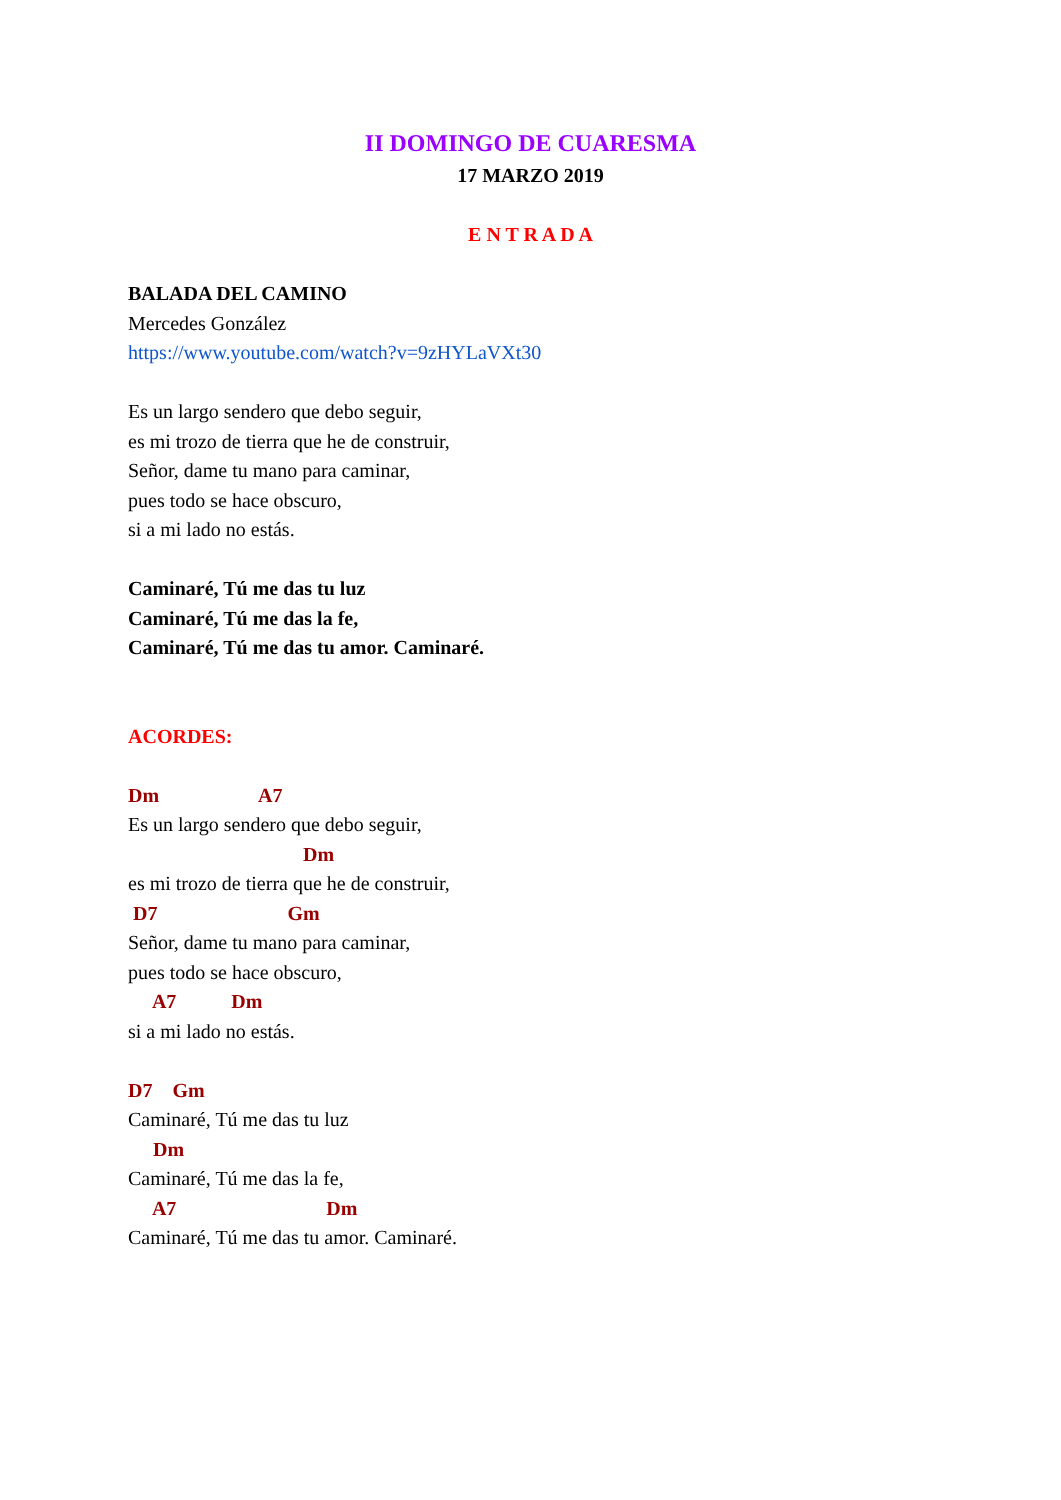II DOMINGO DE CUARESMA
17 MARZO 2019
E N T R A D A
BALADA DEL CAMINO
Mercedes González
https://www.youtube.com/watch?v=9zHYLaVXt30
Es un largo sendero que debo seguir,
es mi trozo de tierra que he de construir,
Señor, dame tu mano para caminar,
pues todo se hace obscuro,
si a mi lado no estás.
Caminaré, Tú me das tu luz
Caminaré, Tú me das la fe,
Caminaré, Tú me das tu amor. Caminaré.
ACORDES:
Dm A7
Es un largo sendero que debo seguir,
Dm
es mi trozo de tierra que he de construir,
D7 Gm
Señor, dame tu mano para caminar,
pues todo se hace obscuro,
A7 Dm
si a mi lado no estás.
D7 Gm
Caminaré, Tú me das tu luz
Dm
Caminaré, Tú me das la fe,
A7 Dm
Caminaré, Tú me das tu amor. Caminaré.